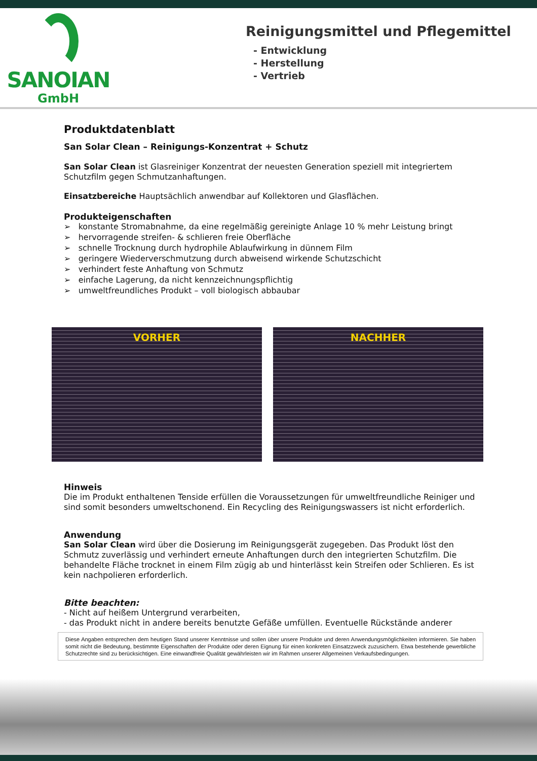SANOIAN
GmbH
Reinigungsmittel und Pflegemittel
- Entwicklung
- Herstellung
- Vertrieb
Produktdatenblatt
San Solar Clean – Reinigungs-Konzentrat + Schutz
San Solar Clean ist Glasreiniger Konzentrat der neuesten Generation speziell mit integriertem Schutzfilm gegen Schmutzanhaftungen.
Einsatzbereiche Hauptsächlich anwendbar auf Kollektoren und Glasflächen.
Produkteigenschaften
➢ konstante Stromabnahme, da eine regelmäßig gereinigte Anlage 10 % mehr Leistung bringt
➢ hervorragende streifen- & schlieren freie Oberfläche
➢ schnelle Trocknung durch hydrophile Ablaufwirkung in dünnem Film
➢ geringere Wiederverschmutzung durch abweisend wirkende Schutzschicht
➢ verhindert feste Anhaftung von Schmutz
➢ einfache Lagerung, da nicht kennzeichnungspflichtig
➢ umweltfreundliches Produkt – voll biologisch abbaubar
VORHER NACHHER
Hinweis
Die im Produkt enthaltenen Tenside erfüllen die Voraussetzungen für umweltfreundliche Reiniger und sind somit besonders umweltschonend. Ein Recycling des Reinigungswassers ist nicht erforderlich.
Anwendung
San Solar Clean wird über die Dosierung im Reinigungsgerät zugegeben. Das Produkt löst den Schmutz zuverlässig und verhindert erneute Anhaftungen durch den integrierten Schutzfilm. Die behandelte Fläche trocknet in einem Film zügig ab und hinterlässt kein Streifen oder Schlieren. Es ist kein nachpolieren erforderlich.
Bitte beachten:
- Nicht auf heißem Untergrund verarbeiten,
- das Produkt nicht in andere bereits benutzte Gefäße umfüllen. Eventuelle Rückstände anderer
Diese Angaben entsprechen dem heutigen Stand unserer Kenntnisse und sollen über unsere Produkte und deren Anwendungsmöglichkeiten informieren. Sie haben somit nicht die Bedeutung, bestimmte Eigenschaften der Produkte oder deren Eignung für einen konkreten Einsatzzweck zuzusichern. Etwa bestehende gewerbliche Schutzrechte sind zu berücksichtigen. Eine einwandfreie Qualität gewährleisten wir im Rahmen unserer Allgemeinen Verkaufsbedingungen.